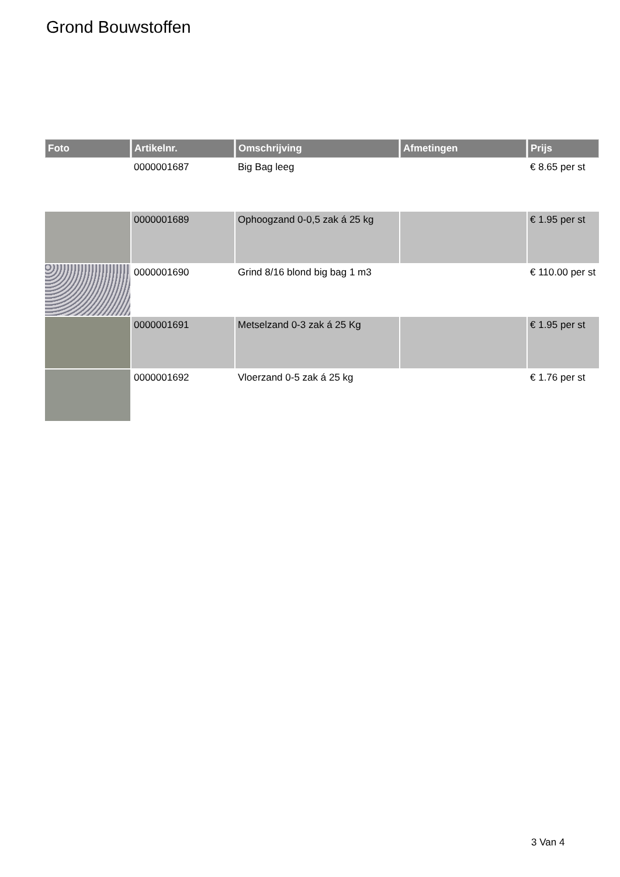Grond Bouwstoffen
| Foto | Artikelnr. | Omschrijving | Afmetingen | Prijs |
| --- | --- | --- | --- | --- |
| | 0000001687 | Big Bag leeg | | € 8.65 per st |
| | 0000001689 | Ophoogzand 0-0,5 zak á 25 kg | | € 1.95 per st |
| | 0000001690 | Grind 8/16 blond big bag 1 m3 | | € 110.00 per st |
| | 0000001691 | Metselzand 0-3 zak á 25 Kg | | € 1.95 per st |
| | 0000001692 | Vloerzand 0-5 zak á 25 kg | | € 1.76 per st |
3 Van 4